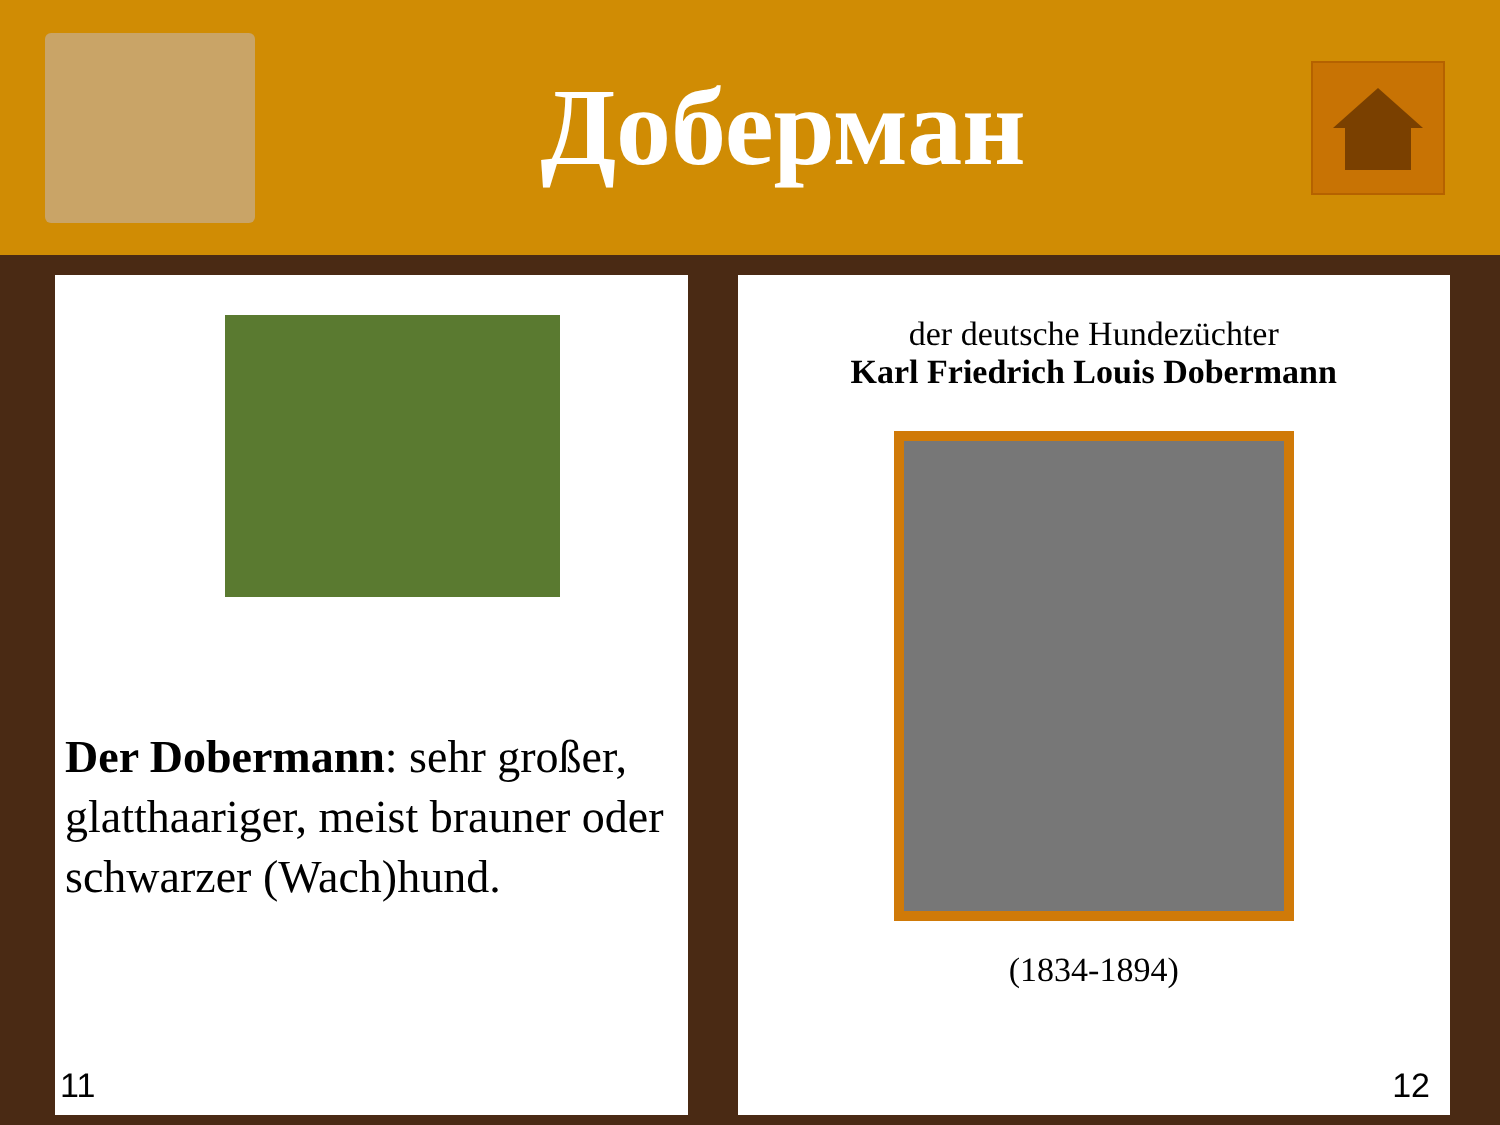Доберман
Der Dobermann: sehr großer, glatthaariger, meist brauner oder schwarzer (Wach)hund.
11
der deutsche Hundezüchter
Karl Friedrich Louis Dobermann
(1834-1894)
12